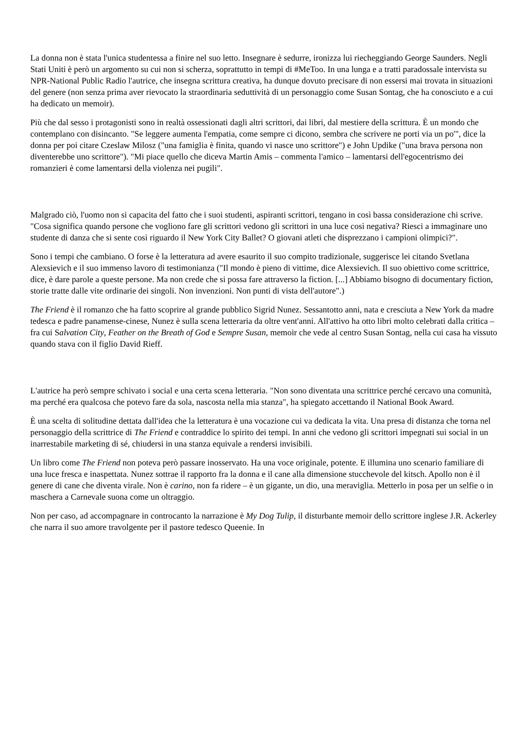La donna non è stata l'unica studentessa a finire nel suo letto. Insegnare è sedurre, ironizza lui riecheggiando George Saunders. Negli Stati Uniti è però un argomento su cui non si scherza, soprattutto in tempi di #MeToo. In una lunga e a tratti paradossale intervista su NPR-National Public Radio l'autrice, che insegna scrittura creativa, ha dunque dovuto precisare di non essersi mai trovata in situazioni del genere (non senza prima aver rievocato la straordinaria seduttività di un personaggio come Susan Sontag, che ha conosciuto e a cui ha dedicato un memoir).
Più che dal sesso i protagonisti sono in realtà ossessionati dagli altri scrittori, dai libri, dal mestiere della scrittura. È un mondo che contemplano con disincanto. "Se leggere aumenta l'empatia, come sempre ci dicono, sembra che scrivere ne porti via un po'", dice la donna per poi citare Czeslaw Milosz ("una famiglia è finita, quando vi nasce uno scrittore") e John Updike ("una brava persona non diventerebbe uno scrittore"). "Mi piace quello che diceva Martin Amis – commenta l'amico – lamentarsi dell'egocentrismo dei romanzieri è come lamentarsi della violenza nei pugili".
Malgrado ciò, l'uomo non si capacita del fatto che i suoi studenti, aspiranti scrittori, tengano in così bassa considerazione chi scrive. "Cosa significa quando persone che vogliono fare gli scrittori vedono gli scrittori in una luce così negativa? Riesci a immaginare uno studente di danza che si sente così riguardo il New York City Ballet? O giovani atleti che disprezzano i campioni olimpici?".
Sono i tempi che cambiano. O forse è la letteratura ad avere esaurito il suo compito tradizionale, suggerisce lei citando Svetlana Alexsievich e il suo immenso lavoro di testimonianza ("Il mondo è pieno di vittime, dice Alexsievich. Il suo obiettivo come scrittrice, dice, è dare parole a queste persone. Ma non crede che si possa fare attraverso la fiction. [...] Abbiamo bisogno di documentary fiction, storie tratte dalle vite ordinarie dei singoli. Non invenzioni. Non punti di vista dell'autore".)
The Friend è il romanzo che ha fatto scoprire al grande pubblico Sigrid Nunez. Sessantotto anni, nata e cresciuta a New York da madre tedesca e padre panamense-cinese, Nunez è sulla scena letteraria da oltre vent'anni. All'attivo ha otto libri molto celebrati dalla critica – fra cui Salvation City, Feather on the Breath of God e Sempre Susan, memoir che vede al centro Susan Sontag, nella cui casa ha vissuto quando stava con il figlio David Rieff.
L'autrice ha però sempre schivato i social e una certa scena letteraria. "Non sono diventata una scrittrice perché cercavo una comunità, ma perché era qualcosa che potevo fare da sola, nascosta nella mia stanza", ha spiegato accettando il National Book Award.
È una scelta di solitudine dettata dall'idea che la letteratura è una vocazione cui va dedicata la vita. Una presa di distanza che torna nel personaggio della scrittrice di The Friend e contraddice lo spirito dei tempi. In anni che vedono gli scrittori impegnati sui social in un inarrestabile marketing di sé, chiudersi in una stanza equivale a rendersi invisibili.
Un libro come The Friend non poteva però passare inosservato. Ha una voce originale, potente. E illumina uno scenario familiare di una luce fresca e inaspettata. Nunez sottrae il rapporto fra la donna e il cane alla dimensione stucchevole del kitsch. Apollo non è il genere di cane che diventa virale. Non è carino, non fa ridere – è un gigante, un dio, una meraviglia. Metterlo in posa per un selfie o in maschera a Carnevale suona come un oltraggio.
Non per caso, ad accompagnare in controcanto la narrazione è My Dog Tulip, il disturbante memoir dello scrittore inglese J.R. Ackerley che narra il suo amore travolgente per il pastore tedesco Queenie. In